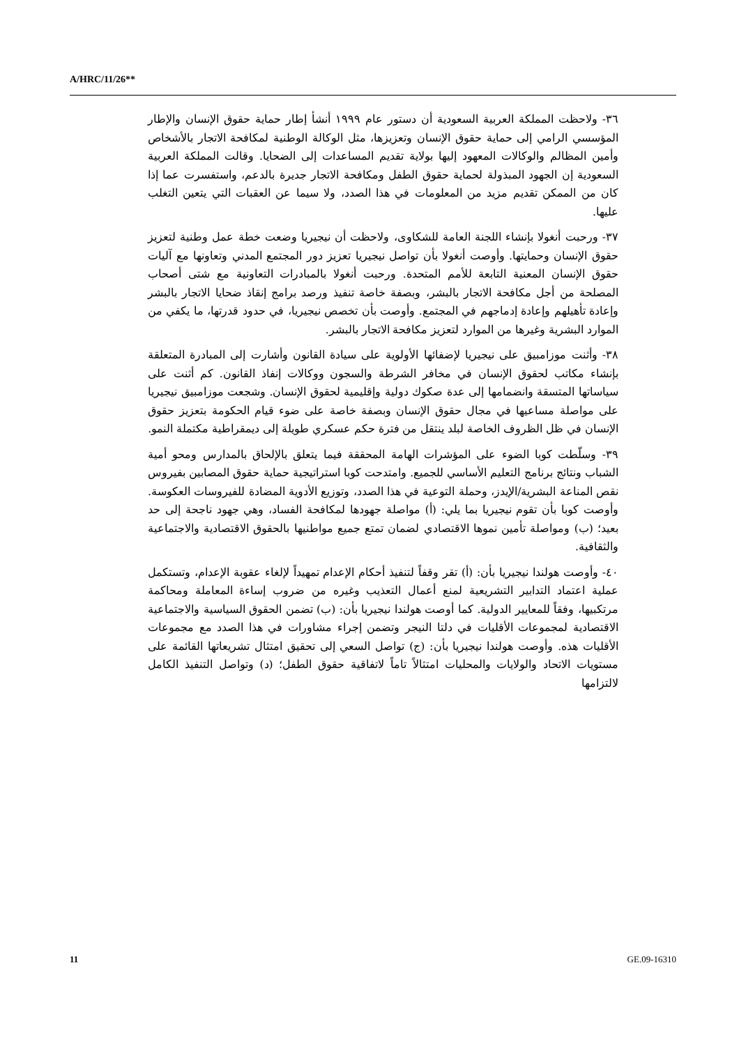A/HRC/11/26**
٣٦- ولاحظت المملكة العربية السعودية أن دستور عام ١٩٩٩ أنشأ إطار حماية حقوق الإنسان والإطار المؤسسي الرامي إلى حماية حقوق الإنسان وتعزيزها، مثل الوكالة الوطنية لمكافحة الاتجار بالأشخاص وأمين المظالم والوكالات المعهود إليها بولاية تقديم المساعدات إلى الضحايا. وقالت المملكة العربية السعودية إن الجهود المبذولة لحماية حقوق الطفل ومكافحة الاتجار جديرة بالدعم، واستفسرت عما إذا كان من الممكن تقديم مزيد من المعلومات في هذا الصدد، ولا سيما عن العقبات التي يتعين التغلب عليها.
٣٧- ورحبت أنغولا بإنشاء اللجنة العامة للشكاوى، ولاحظت أن نيجيريا وضعت خطة عمل وطنية لتعزيز حقوق الإنسان وحمايتها. وأوصت أنغولا بأن تواصل نيجيريا تعزيز دور المجتمع المدني وتعاونها مع آليات حقوق الإنسان المعنية التابعة للأمم المتحدة. ورحبت أنغولا بالمبادرات التعاونية مع شتى أصحاب المصلحة من أجل مكافحة الاتجار بالبشر، وبصفة خاصة تنفيذ ورصد برامج إنقاذ ضحايا الاتجار بالبشر وإعادة تأهيلهم وإعادة إدماجهم في المجتمع. وأوصت بأن تخصص نيجيريا، في حدود قدرتها، ما يكفي من الموارد البشرية وغيرها من الموارد لتعزيز مكافحة الاتجار بالبشر.
٣٨- وأثنت موزامبيق على نيجيريا لإضفائها الأولوية على سيادة القانون وأشارت إلى المبادرة المتعلقة بإنشاء مكاتب لحقوق الإنسان في مخافر الشرطة والسجون ووكالات إنفاذ القانون. كم أثنت على سياساتها المتسقة وانضمامها إلى عدة صكوك دولية وإقليمية لحقوق الإنسان. وشجعت موزامبيق نيجيريا على مواصلة مساعيها في مجال حقوق الإنسان وبصفة خاصة على ضوء قيام الحكومة بتعزيز حقوق الإنسان في ظل الظروف الخاصة لبلد ينتقل من فترة حكم عسكري طويلة إلى ديمقراطية مكتملة النمو.
٣٩- وسلّطت كوبا الضوء على المؤشرات الهامة المحققة فيما يتعلق بالإلحاق بالمدارس ومحو أمية الشباب ونتائج برنامج التعليم الأساسي للجميع. وامتدحت كوبا استراتيجية حماية حقوق المصابين بفيروس نقص المناعة البشرية/الإيدز، وحملة التوعية في هذا الصدد، وتوزيع الأدوية المضادة للفيروسات العكوسة. وأوصت كوبا بأن تقوم نيجيريا بما يلي: (أ) مواصلة جهودها لمكافحة الفساد، وهي جهود ناجحة إلى حد بعيد؛ (ب) ومواصلة تأمين نموها الاقتصادي لضمان تمتع جميع مواطنيها بالحقوق الاقتصادية والاجتماعية والثقافية.
٤٠- وأوصت هولندا نيجيريا بأن: (أ) تقر وقفاً لتنفيذ أحكام الإعدام تمهيداً لإلغاء عقوبة الإعدام، وتستكمل عملية اعتماد التدابير التشريعية لمنع أعمال التعذيب وغيره من ضروب إساءة المعاملة ومحاكمة مرتكبيها، وفقاً للمعايير الدولية. كما أوصت هولندا نيجيريا بأن: (ب) تضمن الحقوق السياسية والاجتماعية الاقتصادية لمجموعات الأقليات في دلتا النيجر وتضمن إجراء مشاورات في هذا الصدد مع مجموعات الأقليات هذه. وأوصت هولندا نيجيريا بأن: (ج) تواصل السعي إلى تحقيق امتثال تشريعاتها القائمة على مستويات الاتحاد والولايات والمحليات امتثالاً تاماً لاتفاقية حقوق الطفل؛ (د) وتواصل التنفيذ الكامل لالتزامها
11 GE.09-16310